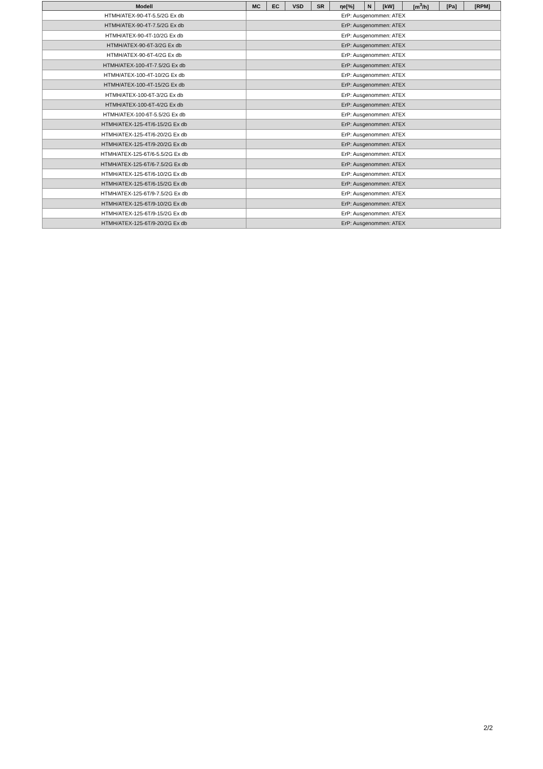| Modell | MC | EC | VSD | SR | ηe[%] | N | [kW] | [m<sup>3</sup>/h] | [Pa] | [RPM] |
| --- | --- | --- | --- | --- | --- | --- | --- | --- | --- | --- |
| HTMH/ATEX-90-4T-5.5/2G Ex db | ErP: Ausgenommen: ATEX | | | | | | | | | |
| HTMH/ATEX-90-4T-7.5/2G Ex db | ErP: Ausgenommen: ATEX | | | | | | | | | |
| HTMH/ATEX-90-4T-10/2G Ex db | ErP: Ausgenommen: ATEX | | | | | | | | | |
| HTMH/ATEX-90-6T-3/2G Ex db | ErP: Ausgenommen: ATEX | | | | | | | | | |
| HTMH/ATEX-90-6T-4/2G Ex db | ErP: Ausgenommen: ATEX | | | | | | | | | |
| HTMH/ATEX-100-4T-7.5/2G Ex db | ErP: Ausgenommen: ATEX | | | | | | | | | |
| HTMH/ATEX-100-4T-10/2G Ex db | ErP: Ausgenommen: ATEX | | | | | | | | | |
| HTMH/ATEX-100-4T-15/2G Ex db | ErP: Ausgenommen: ATEX | | | | | | | | | |
| HTMH/ATEX-100-6T-3/2G Ex db | ErP: Ausgenommen: ATEX | | | | | | | | | |
| HTMH/ATEX-100-6T-4/2G Ex db | ErP: Ausgenommen: ATEX | | | | | | | | | |
| HTMH/ATEX-100-6T-5.5/2G Ex db | ErP: Ausgenommen: ATEX | | | | | | | | | |
| HTMH/ATEX-125-4T/6-15/2G Ex db | ErP: Ausgenommen: ATEX | | | | | | | | | |
| HTMH/ATEX-125-4T/6-20/2G Ex db | ErP: Ausgenommen: ATEX | | | | | | | | | |
| HTMH/ATEX-125-4T/9-20/2G Ex db | ErP: Ausgenommen: ATEX | | | | | | | | | |
| HTMH/ATEX-125-6T/6-5.5/2G Ex db | ErP: Ausgenommen: ATEX | | | | | | | | | |
| HTMH/ATEX-125-6T/6-7.5/2G Ex db | ErP: Ausgenommen: ATEX | | | | | | | | | |
| HTMH/ATEX-125-6T/6-10/2G Ex db | ErP: Ausgenommen: ATEX | | | | | | | | | |
| HTMH/ATEX-125-6T/6-15/2G Ex db | ErP: Ausgenommen: ATEX | | | | | | | | | |
| HTMH/ATEX-125-6T/9-7.5/2G Ex db | ErP: Ausgenommen: ATEX | | | | | | | | | |
| HTMH/ATEX-125-6T/9-10/2G Ex db | ErP: Ausgenommen: ATEX | | | | | | | | | |
| HTMH/ATEX-125-6T/9-15/2G Ex db | ErP: Ausgenommen: ATEX | | | | | | | | | |
| HTMH/ATEX-125-6T/9-20/2G Ex db | ErP: Ausgenommen: ATEX | | | | | | | | | |
2/2